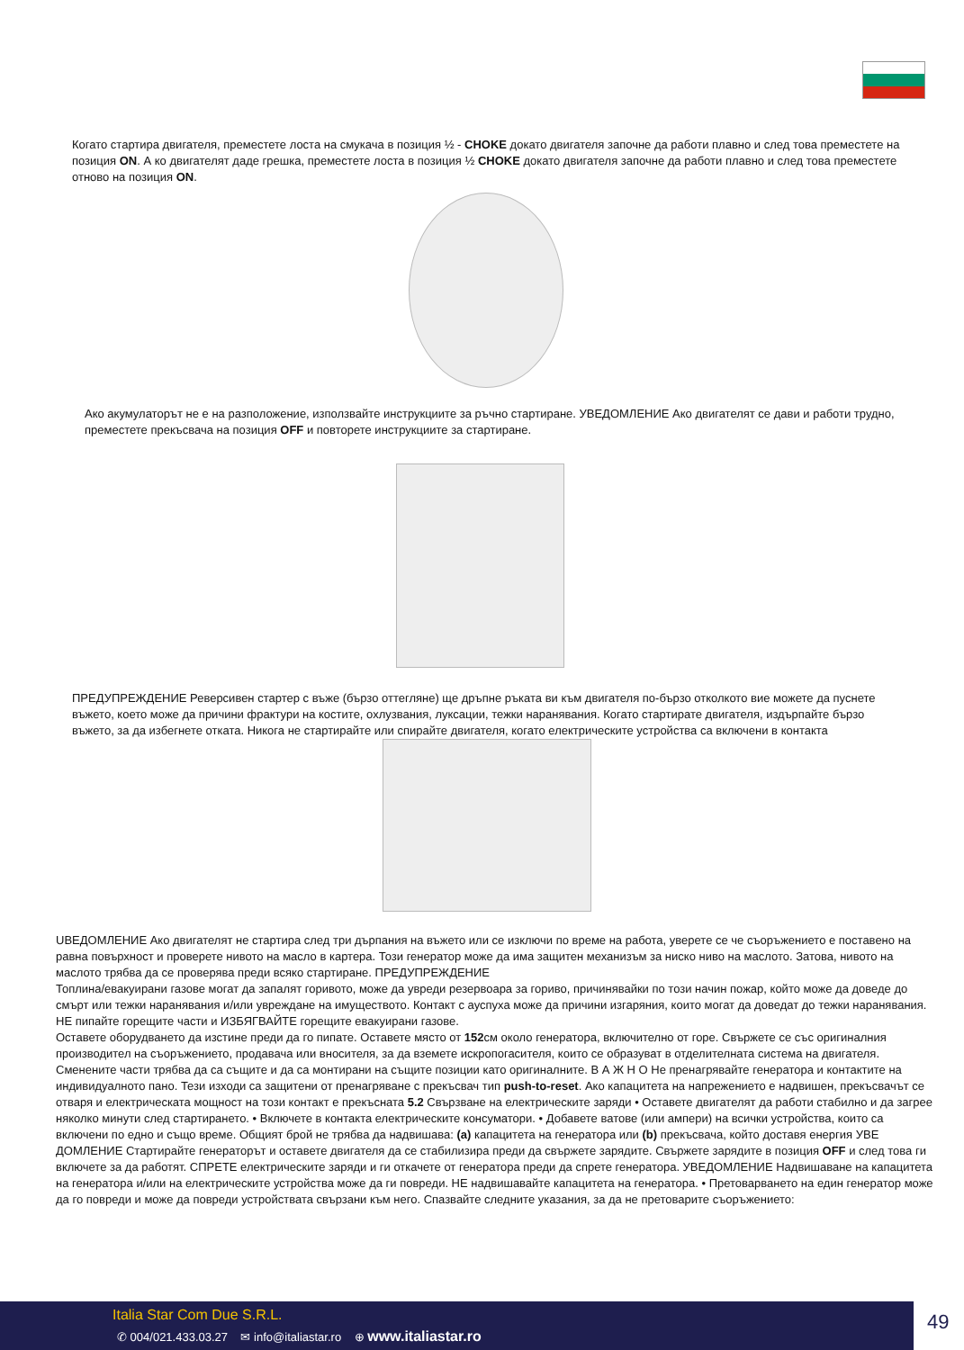Когато стартира двигателя, преместете лоста на смукача в позиция ½ - CHOKE докато двигателя започне да работи плавно и след това преместете на позиция ON. А ко двигателят даде грешка, преместете лоста в позиция ½ CHOKE докато двигателя започне да работи плавно и след това преместете отново на позиция ON.
Ако акумулаторът не е на разположение, използвайте инструкциите за ръчно стартиране. УВЕДОМЛЕНИЕ Ако двигателят се дави и работи трудно, преместете прекъсвача на позиция OFF и повторете инструкциите за стартиране.
ПРЕДУПРЕЖДЕНИЕ Реверсивен стартер с въже (бързо оттегляне) ще дръпне ръката ви към двигателя по-бързо отколкото вие можете да пуснете въжето, което може да причини фрактури на костите, охлузвания, луксации, тежки наранявания. Когато стартирате двигателя, издърпайте бързо въжето, за да избегнете отката. Никога не стартирайте или спирайте двигателя, когато електрическите устройства са включени в контакта
UВЕДОМЛЕНИЕ Ако двигателят не стартира след три дърпания на въжето или се изключи по време на работа, уверете се че съоръжението е поставено на равна повърхност и проверете нивото на масло в картера. Този генератор може да има защитен механизъм за ниско ниво на маслото. Затова, нивото на маслото трябва да се проверява преди всяко стартиране. ПРЕДУПРЕЖДЕНИЕ
Топлина/евакуирани газове могат да запалят горивото, може да увреди резервоара за гориво, причинявайки по този начин пожар, който може да доведе до смърт или тежки наранявания и/или увреждане на имуществото. Контакт с ауспуха може да причини изгаряния, които могат да доведат до тежки наранявания. НЕ пипайте горещите части и ИЗБЯГВАЙТЕ горещите евакуирани газове.
Оставете оборудването да изстине преди да го пипате. Оставете място от 152см около генератора, включително от горе. Свържете се със оригиналния производител на съоръжението, продавача или вносителя, за да вземете искропогасителя, които се образуват в отделителната система на двигателя. Сменените части трябва да са същите и да са монтирани на същите позиции като оригиналните. В А Ж Н О Не пренагрявайте генератора и контактите на индивидуалното пано. Тези изходи са защитени от пренагряване с прекъсвач тип push-to-reset. Ако капацитета на напрежението е надвишен, прекъсвачът се отваря и електрическата мощност на този контакт е прекъсната 5.2 Свързване на електрическите заряди • Оставете двигателят да работи стабилно и да загрее няколко минути след стартирането. • Включете в контакта електрическите консуматори. • Добавете ватове (или ампери) на всички устройства, които са включени по едно и също време. Общият брой не трябва да надвишава: (a) капацитета на генератора или (b) прекъсвача, който доставя енергия УВЕ ДОМЛЕНИЕ Стартирайте генераторът и оставете двигателя да се стабилизира преди да свържете зарядите. Свържете зарядите в позиция OFF и след това ги включете за да работят. СПРЕТЕ електрическите заряди и ги откачете от генератора преди да спрете генератора. УВЕДОМЛЕНИЕ Надвишаване на капацитета на генератора и/или на електрическите устройства може да ги повреди. НЕ надвишавайте капацитета на генератора. • Претоварването на един генератор може да го повреди и може да повреди устройствата свързани към него. Спазвайте следните указания, за да не претоварите съоръжението:
Italia Star Com Due S.R.L.
✆ 004/021.433.03.27 ✉ info@italiastar.ro ⊕ www.italiastar.ro
49